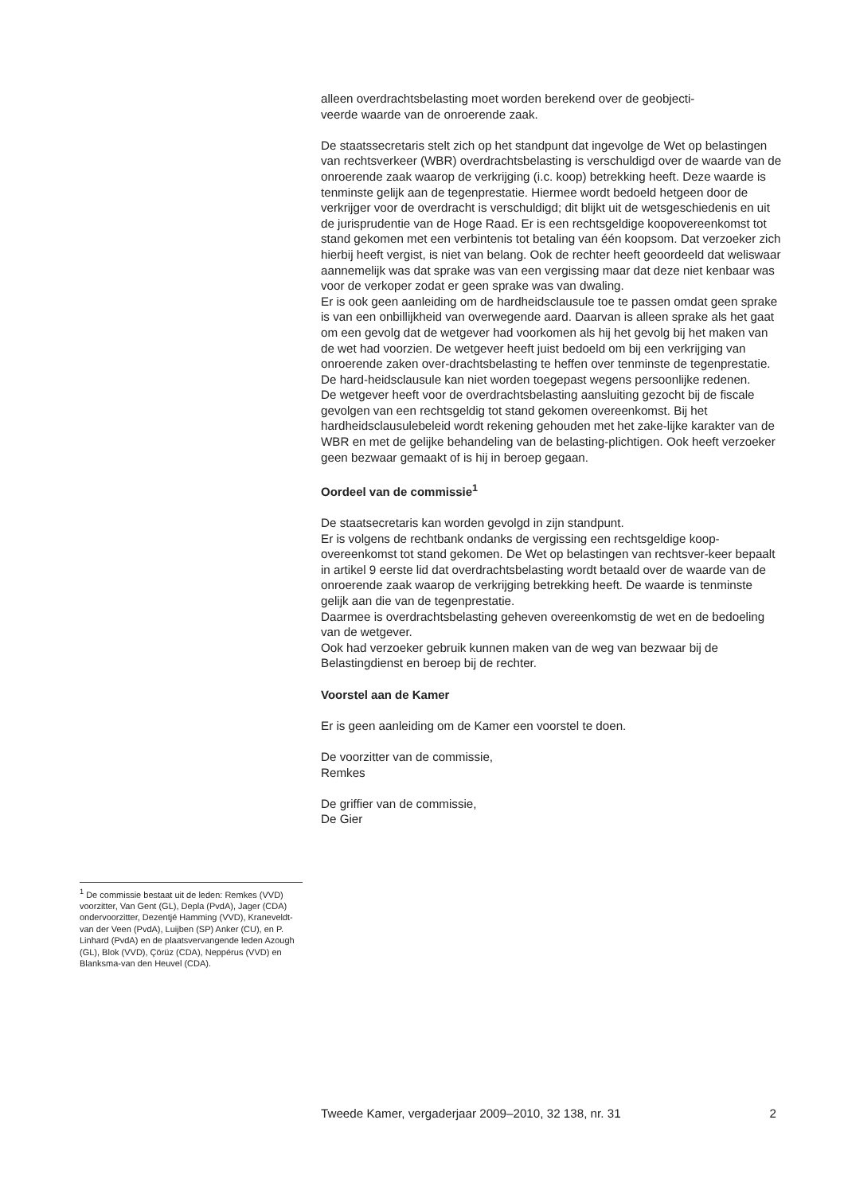alleen overdrachtsbelasting moet worden berekend over de geobjecti-
veerde waarde van de onroerende zaak.
De staatssecretaris stelt zich op het standpunt dat ingevolge de Wet op belastingen van rechtsverkeer (WBR) overdrachtsbelasting is verschuldigd over de waarde van de onroerende zaak waarop de verkrijging (i.c. koop) betrekking heeft. Deze waarde is tenminste gelijk aan de tegenprestatie. Hiermee wordt bedoeld hetgeen door de verkrijger voor de overdracht is verschuldigd; dit blijkt uit de wetsgeschiedenis en uit de jurisprudentie van de Hoge Raad. Er is een rechtsgeldige koopovereenkomst tot stand gekomen met een verbintenis tot betaling van één koopsom. Dat verzoeker zich hierbij heeft vergist, is niet van belang. Ook de rechter heeft geoordeeld dat weliswaar aannemelijk was dat sprake was van een vergissing maar dat deze niet kenbaar was voor de verkoper zodat er geen sprake was van dwaling.
Er is ook geen aanleiding om de hardheidsclausule toe te passen omdat geen sprake is van een onbillijkheid van overwegende aard. Daarvan is alleen sprake als het gaat om een gevolg dat de wetgever had voorkomen als hij het gevolg bij het maken van de wet had voorzien. De wetgever heeft juist bedoeld om bij een verkrijging van onroerende zaken over-drachtsbelasting te heffen over tenminste de tegenprestatie. De hard-heidsclausule kan niet worden toegepast wegens persoonlijke redenen.
De wetgever heeft voor de overdrachtsbelasting aansluiting gezocht bij de fiscale gevolgen van een rechtsgeldig tot stand gekomen overeenkomst. Bij het hardheidsclausulebeleid wordt rekening gehouden met het zake-lijke karakter van de WBR en met de gelijke behandeling van de belasting-plichtigen. Ook heeft verzoeker geen bezwaar gemaakt of is hij in beroep gegaan.
Oordeel van de commissie<sup>1</sup>
De staatsecretaris kan worden gevolgd in zijn standpunt.
Er is volgens de rechtbank ondanks de vergissing een rechtsgeldige koop-overeenkomst tot stand gekomen. De Wet op belastingen van rechtsver-keer bepaalt in artikel 9 eerste lid dat overdrachtsbelasting wordt betaald over de waarde van de onroerende zaak waarop de verkrijging betrekking heeft. De waarde is tenminste gelijk aan die van de tegenprestatie.
Daarmee is overdrachtsbelasting geheven overeenkomstig de wet en de bedoeling van de wetgever.
Ook had verzoeker gebruik kunnen maken van de weg van bezwaar bij de Belastingdienst en beroep bij de rechter.
Voorstel aan de Kamer
Er is geen aanleiding om de Kamer een voorstel te doen.
De voorzitter van de commissie,
Remkes
De griffier van de commissie,
De Gier
<sup>1</sup> De commissie bestaat uit de leden: Remkes (VVD) voorzitter, Van Gent (GL), Depla (PvdA), Jager (CDA) ondervoorzitter, Dezentjé Hamming (VVD), Kraneveldt-van der Veen (PvdA), Luijben (SP) Anker (CU), en P. Linhard (PvdA) en de plaatsvervangende leden Azough (GL), Blok (VVD), Çörüz (CDA), Neppérus (VVD) en Blanksma-van den Heuvel (CDA).
Tweede Kamer, vergaderjaar 2009–2010, 32 138, nr. 31 2